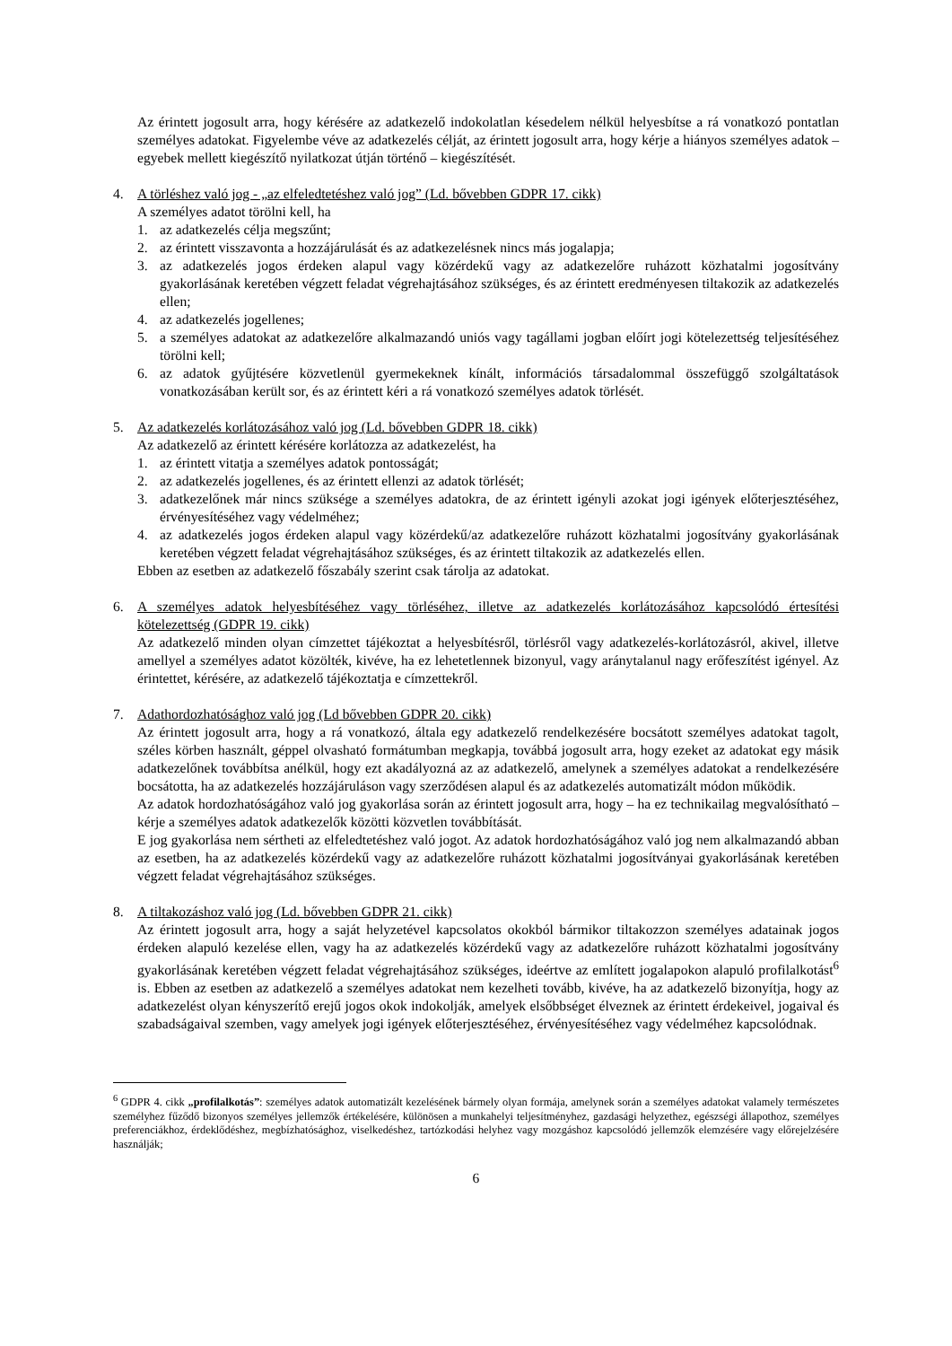Az érintett jogosult arra, hogy kérésére az adatkezelő indokolatlan késedelem nélkül helyesbítse a rá vonatkozó pontatlan személyes adatokat. Figyelembe véve az adatkezelés célját, az érintett jogosult arra, hogy kérje a hiányos személyes adatok – egyebek mellett kiegészítő nyilatkozat útján történő – kiegészítését.
4. A törléshez való jog - „az elfeledtetéshez való jog” (Ld. bővebben GDPR 17. cikk)
A személyes adatot törölni kell, ha
1. az adatkezelés célja megszűnt;
2. az érintett visszavonta a hozzájárulását és az adatkezelésnek nincs más jogalapja;
3. az adatkezelés jogos érdeken alapul vagy közérdekű vagy az adatkezelőre ruházott közhatalmi jogosítvány gyakorlásának keretében végzett feladat végrehajtásához szükséges, és az érintett eredményesen tiltakozik az adatkezelés ellen;
4. az adatkezelés jogellenes;
5. a személyes adatokat az adatkezelőre alkalmazandó uniós vagy tagállami jogban előírt jogi kötelezettség teljesítéséhez törölni kell;
6. az adatok gyűjtésére közvetlenül gyermekeknek kínált, információs társadalommal összefüggő szolgáltatások vonatkozásában került sor, és az érintett kéri a rá vonatkozó személyes adatok törlését.
5. Az adatkezelés korlátozásához való jog (Ld. bővebben GDPR 18. cikk)
Az adatkezelő az érintett kérésére korlátozza az adatkezelést, ha
1. az érintett vitatja a személyes adatok pontosságát;
2. az adatkezelés jogellenes, és az érintett ellenzi az adatok törlését;
3. adatkezelőnek már nincs szüksége a személyes adatokra, de az érintett igényli azokat jogi igények előterjesztéséhez, érvényesítéséhez vagy védelméhez;
4. az adatkezelés jogos érdeken alapul vagy közérdekű/az adatkezelőre ruházott közhatalmi jogosítvány gyakorlásának keretében végzett feladat végrehajtásához szükséges, és az érintett tiltakozik az adatkezelés ellen.
Ebben az esetben az adatkezelő főszabály szerint csak tárolja az adatokat.
6. A személyes adatok helyesbítéséhez vagy törléséhez, illetve az adatkezelés korlátozásához kapcsolódó értesítési kötelezettség (GDPR 19. cikk)
Az adatkezelő minden olyan címzettet tájékoztat a helyesbítésről, törlésről vagy adatkezelés-korlátozásról, akivel, illetve amellyel a személyes adatot közölték, kivéve, ha ez lehetetlennek bizonyul, vagy aránytalanul nagy erőfeszítést igényel. Az érintettet, kérésére, az adatkezelő tájékoztatja e címzettekről.
7. Adathordozhatósághoz való jog (Ld bővebben GDPR 20. cikk)
Az érintett jogosult arra, hogy a rá vonatkozó, általa egy adatkezelő rendelkezésére bocsátott személyes adatokat tagolt, széles körben használt, géppel olvasható formátumban megkapja, továbbá jogosult arra, hogy ezeket az adatokat egy másik adatkezelőnek továbbítsa anélkül, hogy ezt akadályozná az az adatkezelő, amelynek a személyes adatokat a rendelkezésére bocsátotta, ha az adatkezelés hozzájáruláson vagy szerződésen alapul és az adatkezelés automatizált módon működik.
Az adatok hordozhatóságához való jog gyakorlása során az érintett jogosult arra, hogy – ha ez technikailag megvalósítható – kérje a személyes adatok adatkezelők közötti közvetlen továbbítását.
E jog gyakorlása nem sértheti az elfeledtetéshez való jogot. Az adatok hordozhatóságához való jog nem alkalmazandó abban az esetben, ha az adatkezelés közérdekű vagy az adatkezelőre ruházott közhatalmi jogosítványai gyakorlásának keretében végzett feladat végrehajtásához szükséges.
8. A tiltakozáshoz való jog (Ld. bővebben GDPR 21. cikk)
Az érintett jogosult arra, hogy a saját helyzetével kapcsolatos okokból bármikor tiltakozzon személyes adatainak jogos érdeken alapuló kezelése ellen, vagy ha az adatkezelés közérdekű vagy az adatkezelőre ruházott közhatalmi jogosítvány gyakorlásának keretében végzett feladat végrehajtásához szükséges, ideértve az említett jogalapokon alapuló profilalkotást<sup>6</sup> is. Ebben az esetben az adatkezelő a személyes adatokat nem kezelheti tovább, kivéve, ha az adatkezelő bizonyítja, hogy az adatkezelést olyan kényszerítő erejű jogos okok indokolják, amelyek elsőbbséget élveznek az érintett érdekeivel, jogaival és szabadságaival szemben, vagy amelyek jogi igények előterjesztéséhez, érvényesítéséhez vagy védelméhez kapcsolódnak.
<sup>6</sup> GDPR 4. cikk „profilalkotás”: személyes adatok automatizált kezelésének bármely olyan formája, amelynek során a személyes adatokat valamely természetes személyhez fűződő bizonyos személyes jellemzők értékelésére, különösen a munkahelyi teljesítményhez, gazdasági helyzethez, egészségi állapothoz, személyes preferenciákhoz, érdeklődéshez, megbízhatósághoz, viselkedéshez, tartózkodási helyhez vagy mozgáshoz kapcsolódó jellemzők elemzésére vagy előrejelzésére használják;
6